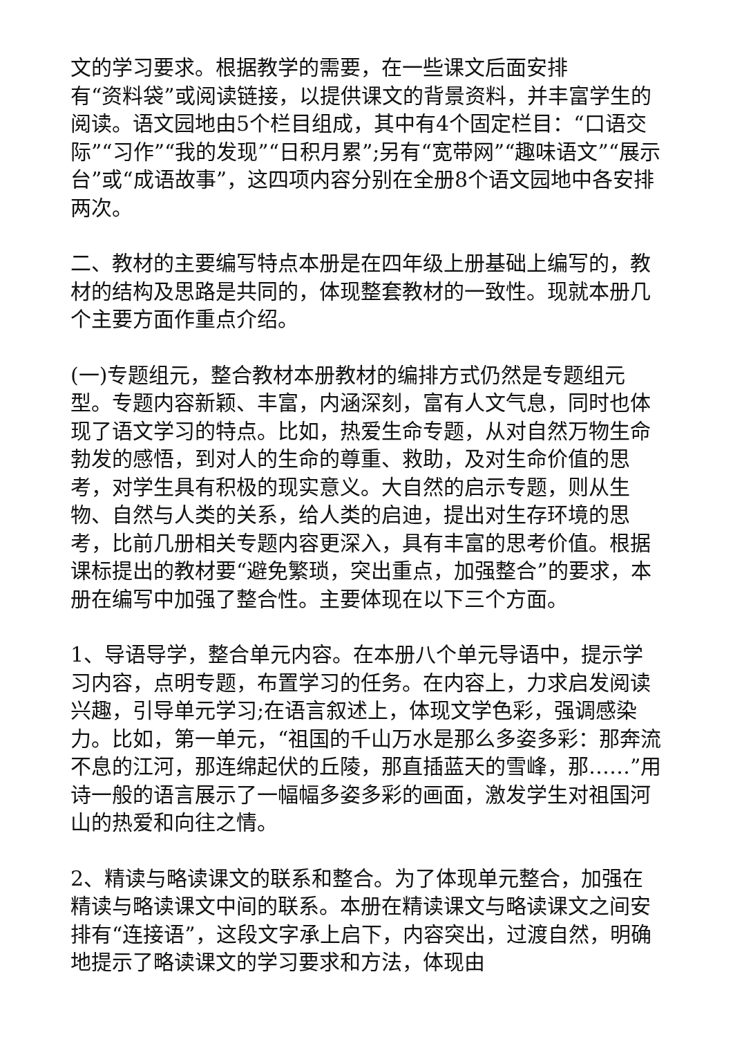文的学习要求。根据教学的需要，在一些课文后面安排
有“资料袋”或阅读链接，以提供课文的背景资料，并丰富学生的阅读。语文园地由5个栏目组成，其中有4个固定栏目：“口语交际”“习作”“我的发现”“日积月累”;另有“宽带网”“趣味语文”“展示台”或“成语故事”，这四项内容分别在全册8个语文园地中各安排两次。
二、教材的主要编写特点本册是在四年级上册基础上编写的，教材的结构及思路是共同的，体现整套教材的一致性。现就本册几个主要方面作重点介绍。
(一)专题组元，整合教材本册教材的编排方式仍然是专题组元型。专题内容新颖、丰富，内涵深刻，富有人文气息，同时也体现了语文学习的特点。比如，热爱生命专题，从对自然万物生命勃发的感悟，到对人的生命的尊重、救助，及对生命价值的思考，对学生具有积极的现实意义。大自然的启示专题，则从生物、自然与人类的关系，给人类的启迪，提出对生存环境的思考，比前几册相关专题内容更深入，具有丰富的思考价值。根据课标提出的教材要“避免繁琐，突出重点，加强整合”的要求，本册在编写中加强了整合性。主要体现在以下三个方面。
1、导语导学，整合单元内容。在本册八个单元导语中，提示学习内容，点明专题，布置学习的任务。在内容上，力求启发阅读兴趣，引导单元学习;在语言叙述上，体现文学色彩，强调感染力。比如，第一单元，“祖国的千山万水是那么多姿多彩：那奔流不息的江河，那连绵起伏的丘陵，那直插蓝天的雪峰，那……”用诗一般的语言展示了一幅幅多姿多彩的画面，激发学生对祖国河山的热爱和向往之情。
2、精读与略读课文的联系和整合。为了体现单元整合，加强在精读与略读课文中间的联系。本册在精读课文与略读课文之间安排有“连接语”，这段文字承上启下，内容突出，过渡自然，明确地提示了略读课文的学习要求和方法，体现由